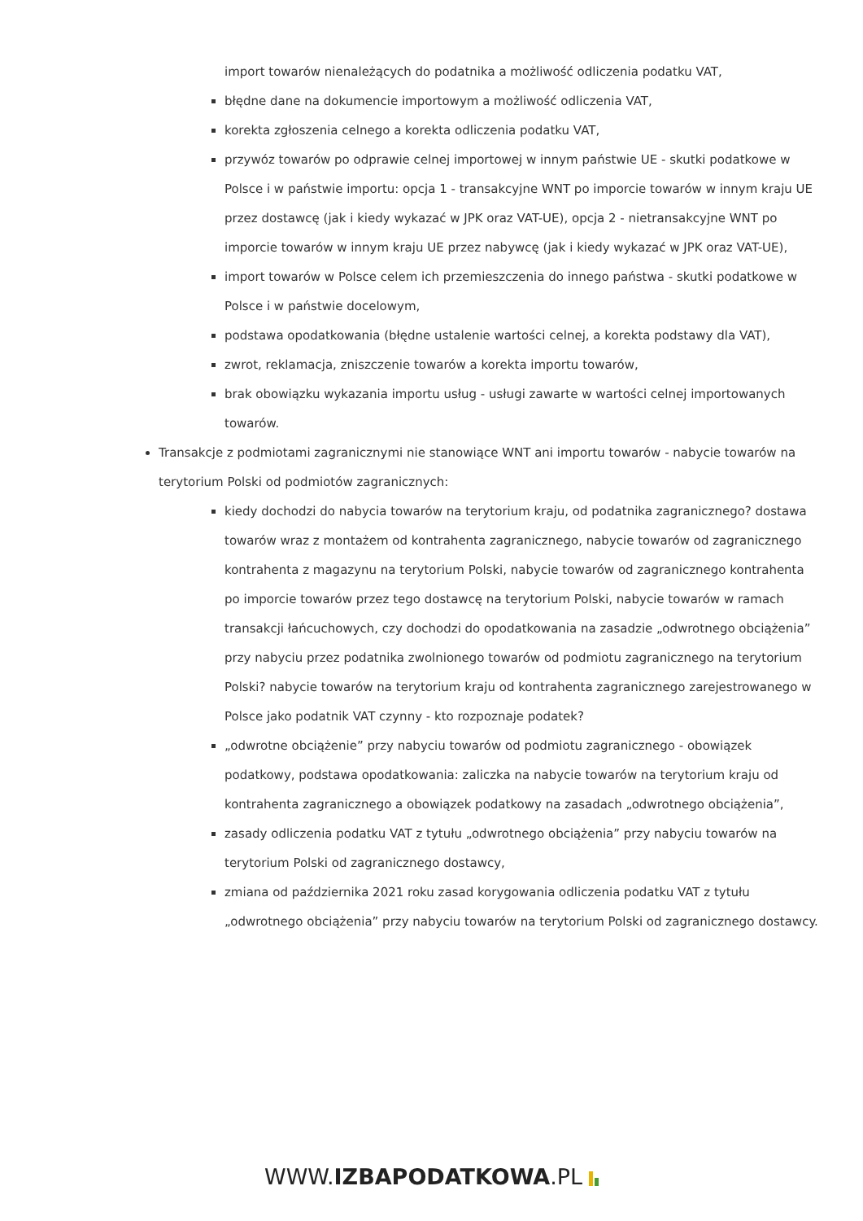import towarów nienależących do podatnika a możliwość odliczenia podatku VAT,
błędne dane na dokumencie importowym a możliwość odliczenia VAT,
korekta zgłoszenia celnego a korekta odliczenia podatku VAT,
przywóz towarów po odprawie celnej importowej w innym państwie UE - skutki podatkowe w Polsce i w państwie importu: opcja 1 - transakcyjne WNT po imporcie towarów w innym kraju UE przez dostawcę (jak i kiedy wykazać w JPK oraz VAT-UE), opcja 2 - nietransakcyjne WNT po imporcie towarów w innym kraju UE przez nabywcę (jak i kiedy wykazać w JPK oraz VAT-UE),
import towarów w Polsce celem ich przemieszczenia do innego państwa - skutki podatkowe w Polsce i w państwie docelowym,
podstawa opodatkowania (błędne ustalenie wartości celnej, a korekta podstawy dla VAT),
zwrot, reklamacja, zniszczenie towarów a korekta importu towarów,
brak obowiązku wykazania importu usług - usługi zawarte w wartości celnej importowanych towarów.
Transakcje z podmiotami zagranicznymi nie stanowiące WNT ani importu towarów - nabycie towarów na terytorium Polski od podmiotów zagranicznych:
kiedy dochodzi do nabycia towarów na terytorium kraju, od podatnika zagranicznego? dostawa towarów wraz z montażem od kontrahenta zagranicznego, nabycie towarów od zagranicznego kontrahenta z magazynu na terytorium Polski, nabycie towarów od zagranicznego kontrahenta po imporcie towarów przez tego dostawcę na terytorium Polski, nabycie towarów w ramach transakcji łańcuchowych, czy dochodzi do opodatkowania na zasadzie „odwrotnego obciążenia” przy nabyciu przez podatnika zwolnionego towarów od podmiotu zagranicznego na terytorium Polski? nabycie towarów na terytorium kraju od kontrahenta zagranicznego zarejestrowanego w Polsce jako podatnik VAT czynny - kto rozpoznaje podatek?
„odwrotne obciążenie” przy nabyciu towarów od podmiotu zagranicznego - obowiązek podatkowy, podstawa opodatkowania: zaliczka na nabycie towarów na terytorium kraju od kontrahenta zagranicznego a obowiązek podatkowy na zasadach „odwrotnego obciążenia”,
zasady odliczenia podatku VAT z tytułu „odwrotnego obciążenia” przy nabyciu towarów na terytorium Polski od zagranicznego dostawcy,
zmiana od października 2021 roku zasad korygowania odliczenia podatku VAT z tytułu „odwrotnego obciążenia” przy nabyciu towarów na terytorium Polski od zagranicznego dostawcy.
WWW.IZBAPODATKOWA.PL